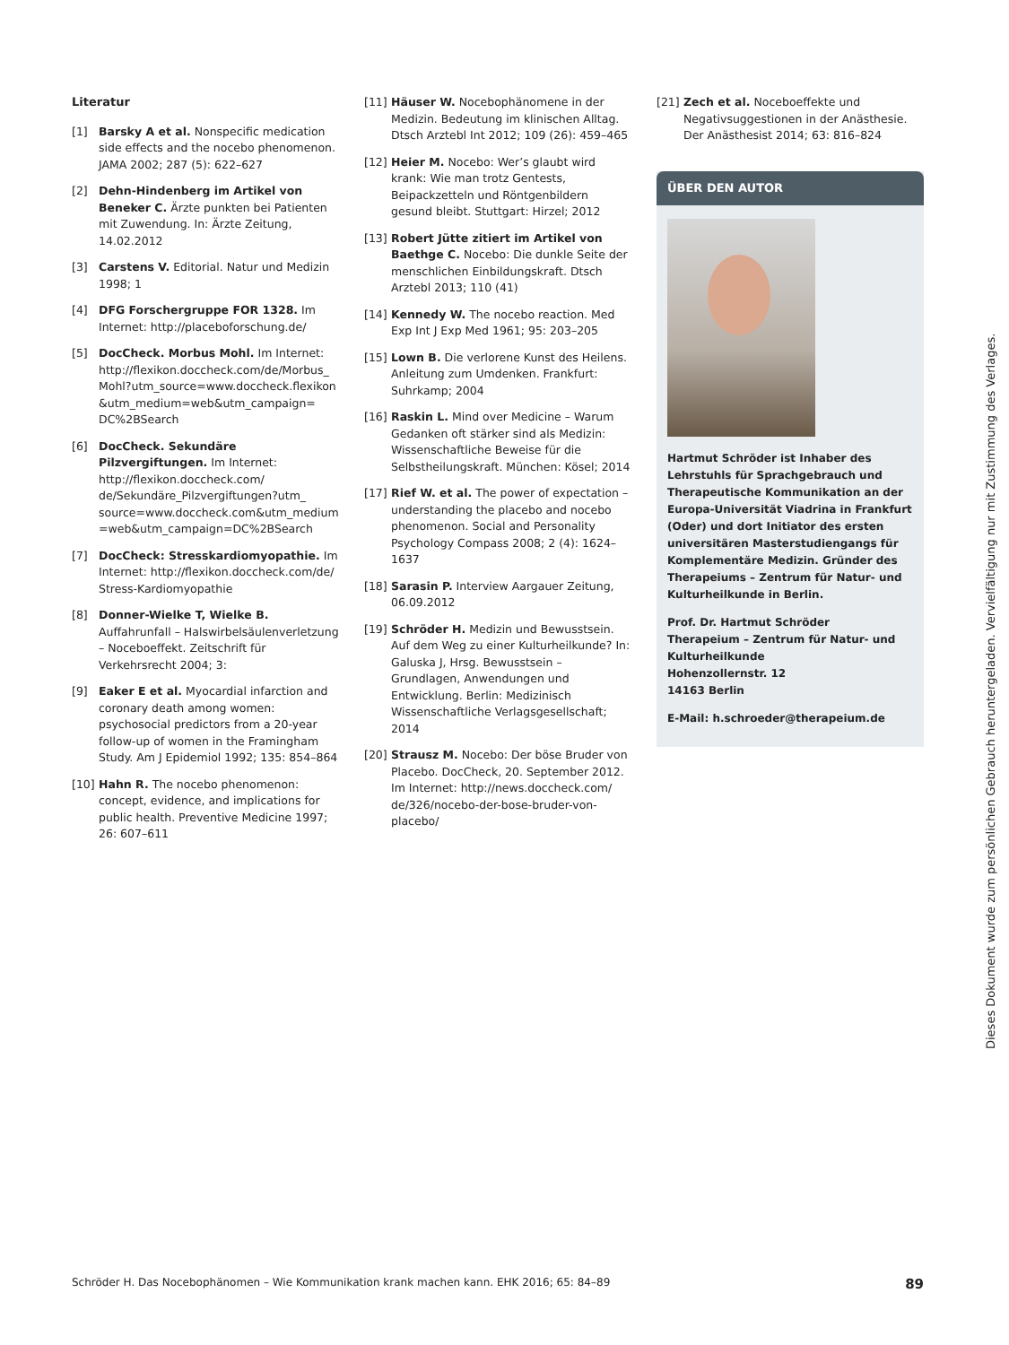Literatur
[1] Barsky A et al. Nonspecific medication side effects and the nocebo phenomenon. JAMA 2002; 287 (5): 622–627
[2] Dehn-Hindenberg im Artikel von Beneker C. Ärzte punkten bei Patienten mit Zuwendung. In: Ärzte Zeitung, 14.02.2012
[3] Carstens V. Editorial. Natur und Medizin 1998; 1
[4] DFG Forschergruppe FOR 1328. Im Internet: http://placeboforschung.de/
[5] DocCheck. Morbus Mohl. Im Internet: http://flexikon.doccheck.com/de/Morbus_ Mohl?utm_source=www.doccheck.flexikon &utm_medium=web&utm_campaign= DC%2BSearch
[6] DocCheck. Sekundäre Pilzvergiftungen. Im Internet: http://flexikon.doccheck.com/ de/Sekundäre_Pilzvergiftungen?utm_ source=www.doccheck.com&utm_medium =web&utm_campaign=DC%2BSearch
[7] DocCheck: Stresskardiomyopathie. Im Internet: http://flexikon.doccheck.com/de/ Stress-Kardiomyopathie
[8] Donner-Wielke T, Wielke B. Auffahrunfall – Halswirbelsäulenverletzung – Noceboeffekt. Zeitschrift für Verkehrsrecht 2004; 3:
[9] Eaker E et al. Myocardial infarction and coronary death among women: psychosocial predictors from a 20-year follow-up of women in the Framingham Study. Am J Epidemiol 1992; 135: 854–864
[10] Hahn R. The nocebo phenomenon: concept, evidence, and implications for public health. Preventive Medicine 1997; 26: 607–611
[11] Häuser W. Nocebophänomene in der Medizin. Bedeutung im klinischen Alltag. Dtsch Arztebl Int 2012; 109 (26): 459–465
[12] Heier M. Nocebo: Wer’s glaubt wird krank: Wie man trotz Gentests, Beipackzetteln und Röntgenbildern gesund bleibt. Stuttgart: Hirzel; 2012
[13] Robert Jütte zitiert im Artikel von Baethge C. Nocebo: Die dunkle Seite der menschlichen Einbildungskraft. Dtsch Arztebl 2013; 110 (41)
[14] Kennedy W. The nocebo reaction. Med Exp Int J Exp Med 1961; 95: 203–205
[15] Lown B. Die verlorene Kunst des Heilens. Anleitung zum Umdenken. Frankfurt: Suhrkamp; 2004
[16] Raskin L. Mind over Medicine – Warum Gedanken oft stärker sind als Medizin: Wissenschaftliche Beweise für die Selbstheilungskraft. München: Kösel; 2014
[17] Rief W. et al. The power of expectation – understanding the placebo and nocebo phenomenon. Social and Personality Psychology Compass 2008; 2 (4): 1624–1637
[18] Sarasin P. Interview Aargauer Zeitung, 06.09.2012
[19] Schröder H. Medizin und Bewusstsein. Auf dem Weg zu einer Kulturheilkunde? In: Galuska J, Hrsg. Bewusstsein – Grundlagen, Anwendungen und Entwicklung. Berlin: Medizinisch Wissenschaftliche Verlagsgesellschaft; 2014
[20] Strausz M. Nocebo: Der böse Bruder von Placebo. DocCheck, 20. September 2012. Im Internet: http://news.doccheck.com/ de/326/nocebo-der-bose-bruder-von-placebo/
[21] Zech et al. Noceboeffekte und Negativsuggestionen in der Anästhesie. Der Anästhesist 2014; 63: 816–824
ÜBER DEN AUTOR
Hartmut Schröder ist Inhaber des Lehrstuhls für Sprachgebrauch und Therapeutische Kommunikation an der Europa-Universität Viadrina in Frankfurt (Oder) und dort Initiator des ersten universitären Masterstudiengangs für Komplementäre Medizin. Gründer des Therapeiums – Zentrum für Natur- und Kulturheilkunde in Berlin.
Prof. Dr. Hartmut Schröder
Therapeium – Zentrum für Natur- und Kulturheilkunde
Hohenzollernstr. 12
14163 Berlin
E-Mail: h.schroeder@therapeium.de
Dieses Dokument wurde zum persönlichen Gebrauch heruntergeladen. Vervielfältigung nur mit Zustimmung des Verlages.
Schröder H. Das Nocebophänomen – Wie Kommunikation krank machen kann. EHK 2016; 65: 84–89 89